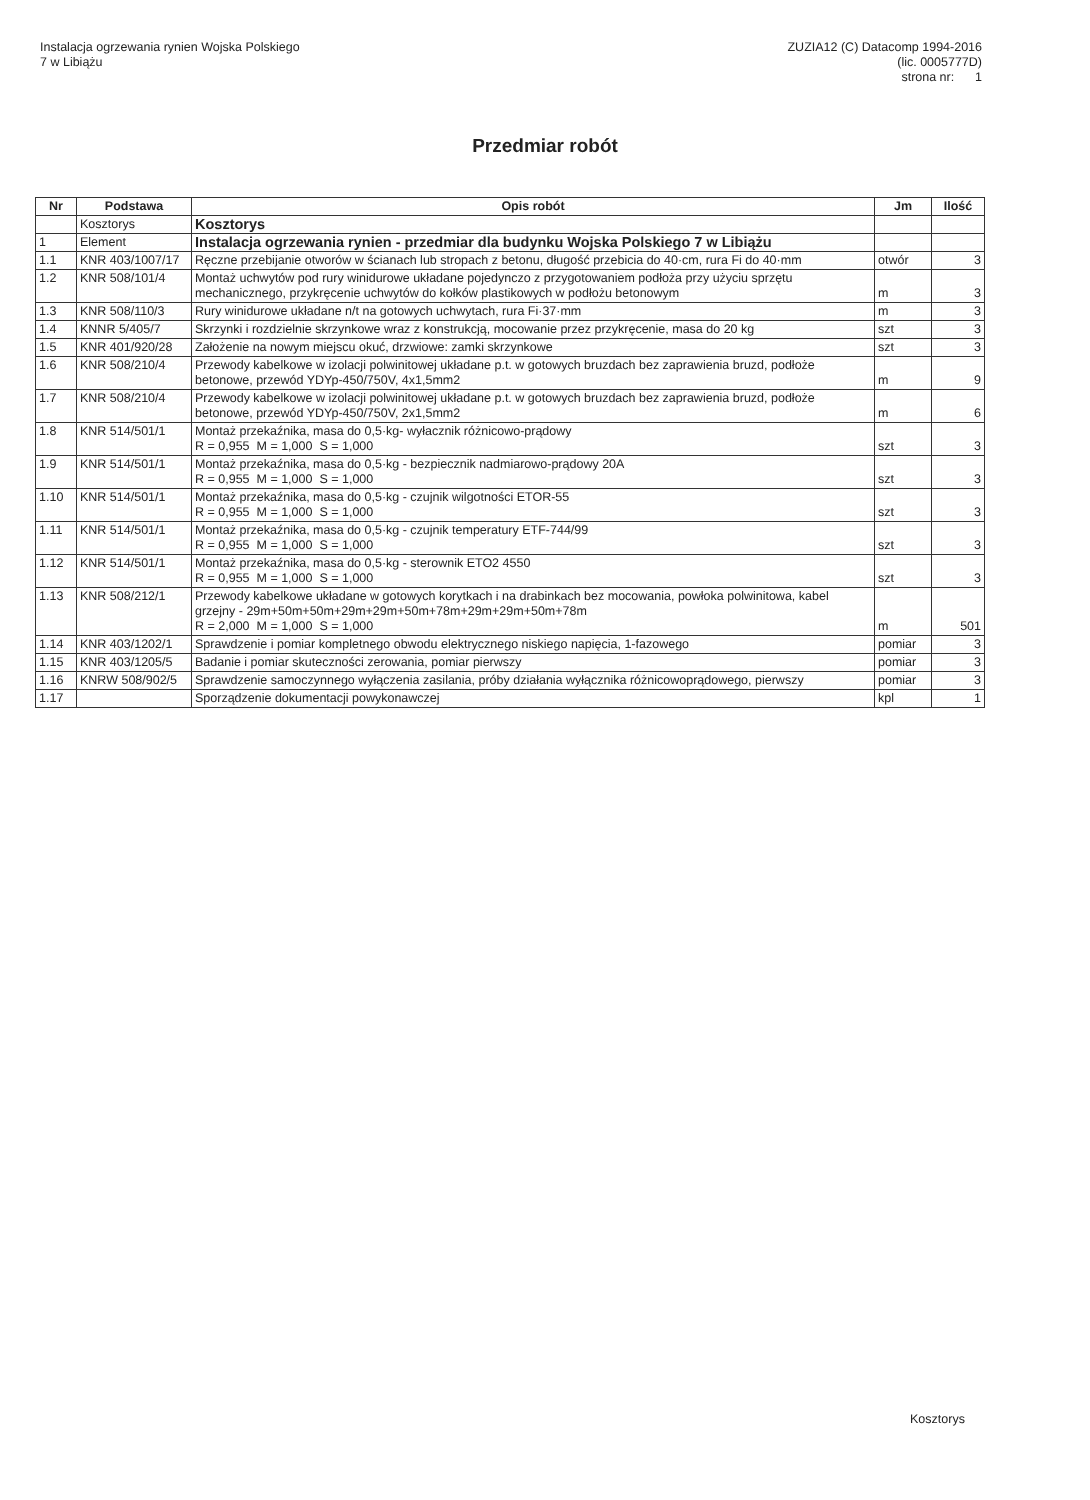Instalacja ogrzewania rynien Wojska Polskiego
7 w Libiążu
ZUZIA12 (C) Datacomp 1994-2016
(lic. 0005777D)
strona nr: 1
Przedmiar robót
| Nr | Podstawa | Opis robót | Jm | Ilość |
| --- | --- | --- | --- | --- |
| | Kosztorys | Kosztorys | | |
| 1 | Element | Instalacja ogrzewania rynien - przedmiar dla budynku Wojska Polskiego 7 w Libiążu | | |
| 1.1 | KNR 403/1007/17 | Ręczne przebijanie otworów w ścianach lub stropach z betonu, długość przebicia do 40·cm, rura Fi do 40·mm | otwór | 3 |
| 1.2 | KNR 508/101/4 | Montaż uchwytów pod rury winidurowe układane pojedynczo z przygotowaniem podłoża przy użyciu sprzętu mechanicznego, przykręcenie uchwytów do kołków plastikowych w podłożu betonowym | m | 3 |
| 1.3 | KNR 508/110/3 | Rury winidurowe układane n/t na gotowych uchwytach, rura Fi·37·mm | m | 3 |
| 1.4 | KNNR 5/405/7 | Skrzynki i rozdzielnie skrzynkowe wraz z konstrukcją, mocowanie przez przykręcenie, masa do 20 kg | szt | 3 |
| 1.5 | KNR 401/920/28 | Założenie na nowym miejscu okuć, drzwiowe: zamki skrzynkowe | szt | 3 |
| 1.6 | KNR 508/210/4 | Przewody kabelkowe w izolacji polwinitowej układane p.t. w gotowych bruzdach bez zaprawienia bruzd, podłoże betonowe, przewód YDYp-450/750V, 4x1,5mm2 | m | 9 |
| 1.7 | KNR 508/210/4 | Przewody kabelkowe w izolacji polwinitowej układane p.t. w gotowych bruzdach bez zaprawienia bruzd, podłoże betonowe, przewód YDYp-450/750V, 2x1,5mm2 | m | 6 |
| 1.8 | KNR 514/501/1 | Montaż przekaźnika, masa do 0,5·kg- wyłacznik różnicowo-prądowy R = 0,955 M = 1,000 S = 1,000 | szt | 3 |
| 1.9 | KNR 514/501/1 | Montaż przekaźnika, masa do 0,5·kg - bezpiecznik nadmiarowo-prądowy 20A R = 0,955 M = 1,000 S = 1,000 | szt | 3 |
| 1.10 | KNR 514/501/1 | Montaż przekaźnika, masa do 0,5·kg - czujnik wilgotności ETOR-55 R = 0,955 M = 1,000 S = 1,000 | szt | 3 |
| 1.11 | KNR 514/501/1 | Montaż przekaźnika, masa do 0,5·kg - czujnik temperatury ETF-744/99 R = 0,955 M = 1,000 S = 1,000 | szt | 3 |
| 1.12 | KNR 514/501/1 | Montaż przekaźnika, masa do 0,5·kg - sterownik ETO2 4550 R = 0,955 M = 1,000 S = 1,000 | szt | 3 |
| 1.13 | KNR 508/212/1 | Przewody kabelkowe układane w gotowych korytkach i na drabinkach bez mocowania, powłoka polwinitowa, kabel grzejny - 29m+50m+50m+29m+29m+50m+78m+29m+29m+50m+78m R = 2,000 M = 1,000 S = 1,000 | m | 501 |
| 1.14 | KNR 403/1202/1 | Sprawdzenie i pomiar kompletnego obwodu elektrycznego niskiego napięcia, 1-fazowego | pomiar | 3 |
| 1.15 | KNR 403/1205/5 | Badanie i pomiar skuteczności zerowania, pomiar pierwszy | pomiar | 3 |
| 1.16 | KNRW 508/902/5 | Sprawdzenie samoczynnego wyłączenia zasilania, próby działania wyłącznika różnicowoprądowego, pierwszy | pomiar | 3 |
| 1.17 | | Sporządzenie dokumentacji powykonawczej | kpl | 1 |
Kosztorys